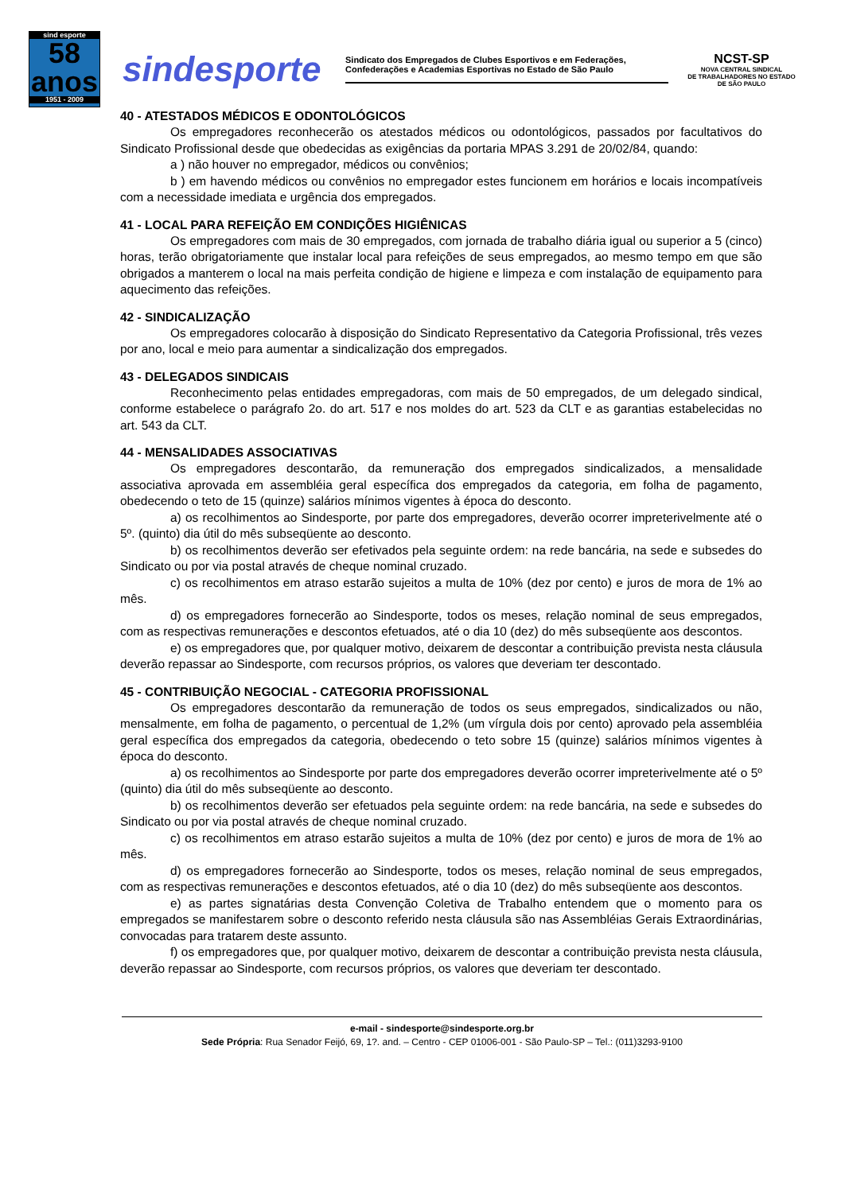sind esporte
58
anos
1951 - 2009
sindesporte
Sindicato dos Empregados de Clubes Esportivos e em Federações,
Confederações e Academias Esportivas no Estado de São Paulo
NCST-SP
NOVA CENTRAL SINDICAL
DE TRABALHADORES NO ESTADO
DE SÃO PAULO
40 - ATESTADOS MÉDICOS E ODONTOLÓGICOS
Os empregadores reconhecerão os atestados médicos ou odontológicos, passados por facultativos do Sindicato Profissional desde que obedecidas as exigências da portaria MPAS 3.291 de 20/02/84, quando:
a ) não houver no empregador, médicos ou convênios;
b ) em havendo médicos ou convênios no empregador estes funcionem em horários e locais incompatíveis com a necessidade imediata e urgência dos empregados.
41 - LOCAL PARA REFEIÇÃO EM CONDIÇÕES HIGIÊNICAS
Os empregadores com mais de 30 empregados, com jornada de trabalho diária igual ou superior a 5 (cinco) horas, terão obrigatoriamente que instalar local para refeições de seus empregados, ao mesmo tempo em que são obrigados a manterem o local na mais perfeita condição de higiene e limpeza e com instalação de equipamento para aquecimento das refeições.
42 - SINDICALIZAÇÃO
Os empregadores colocarão à disposição do Sindicato Representativo da Categoria Profissional, três vezes por ano, local e meio para aumentar a sindicalização dos empregados.
43 - DELEGADOS SINDICAIS
Reconhecimento pelas entidades empregadoras, com mais de 50 empregados, de um delegado sindical, conforme estabelece o parágrafo 2o. do art. 517 e nos moldes do art. 523 da CLT e as garantias estabelecidas no art. 543 da CLT.
44 - MENSALIDADES ASSOCIATIVAS
Os empregadores descontarão, da remuneração dos empregados sindicalizados, a mensalidade associativa aprovada em assembléia geral específica dos empregados da categoria, em folha de pagamento, obedecendo o teto de 15 (quinze) salários mínimos vigentes à época do desconto.
a) os recolhimentos ao Sindesporte, por parte dos empregadores, deverão ocorrer impreterivelmente até o 5º. (quinto) dia útil do mês subseqüente ao desconto.
b) os recolhimentos deverão ser efetivados pela seguinte ordem: na rede bancária, na sede e subsedes do Sindicato ou por via postal através de cheque nominal cruzado.
c) os recolhimentos em atraso estarão sujeitos a multa de 10% (dez por cento) e juros de mora de 1% ao mês.
d) os empregadores fornecerão ao Sindesporte, todos os meses, relação nominal de seus empregados, com as respectivas remunerações e descontos efetuados, até o dia 10 (dez) do mês subseqüente aos descontos.
e) os empregadores que, por qualquer motivo, deixarem de descontar a contribuição prevista nesta cláusula deverão repassar ao Sindesporte, com recursos próprios, os valores que deveriam ter descontado.
45 - CONTRIBUIÇÃO NEGOCIAL - CATEGORIA PROFISSIONAL
Os empregadores descontarão da remuneração de todos os seus empregados, sindicalizados ou não, mensalmente, em folha de pagamento, o percentual de 1,2% (um vírgula dois por cento) aprovado pela assembléia geral específica dos empregados da categoria, obedecendo o teto sobre 15 (quinze) salários mínimos vigentes à época do desconto.
a) os recolhimentos ao Sindesporte por parte dos empregadores deverão ocorrer impreterivelmente até o 5º (quinto) dia útil do mês subseqüente ao desconto.
b) os recolhimentos deverão ser efetuados pela seguinte ordem: na rede bancária, na sede e subsedes do Sindicato ou por via postal através de cheque nominal cruzado.
c) os recolhimentos em atraso estarão sujeitos a multa de 10% (dez por cento) e juros de mora de 1% ao mês.
d) os empregadores fornecerão ao Sindesporte, todos os meses, relação nominal de seus empregados, com as respectivas remunerações e descontos efetuados, até o dia 10 (dez) do mês subseqüente aos descontos.
e) as partes signatárias desta Convenção Coletiva de Trabalho entendem que o momento para os empregados se manifestarem sobre o desconto referido nesta cláusula são nas Assembléias Gerais Extraordinárias, convocadas para tratarem deste assunto.
f) os empregadores que, por qualquer motivo, deixarem de descontar a contribuição prevista nesta cláusula, deverão repassar ao Sindesporte, com recursos próprios, os valores que deveriam ter descontado.
e-mail - sindesporte@sindesporte.org.br
Sede Própria: Rua Senador Feijó, 69, 1?. and. – Centro - CEP 01006-001 - São Paulo-SP – Tel.: (011)3293-9100